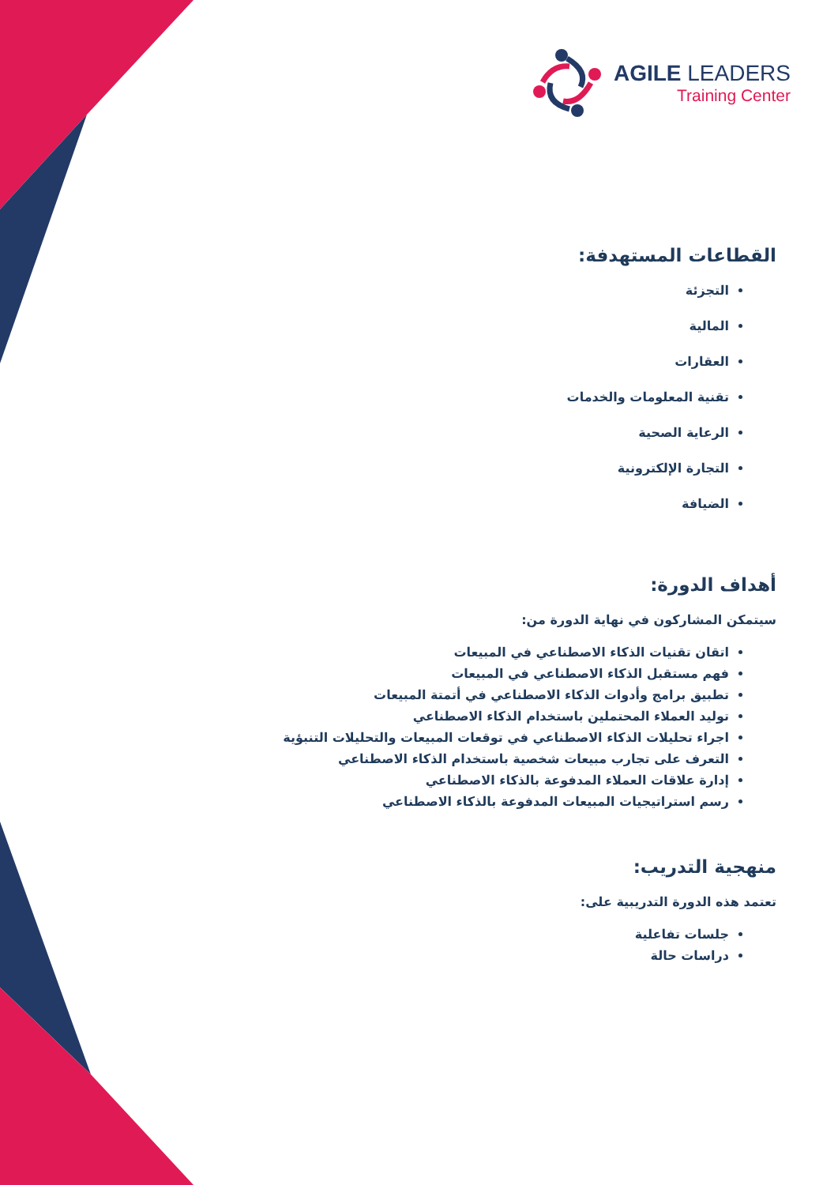AGILE LEADERS
Training Center
القطاعات المستهدفة:
التجزئة
المالية
العقارات
تقنية المعلومات والخدمات
الرعاية الصحية
التجارة الإلكترونية
الضيافة
أهداف الدورة:
سيتمكن المشاركون في نهاية الدورة من:
اتقان تقنيات الذكاء الاصطناعي في المبيعات
فهم مستقبل الذكاء الاصطناعي في المبيعات
تطبيق برامج وأدوات الذكاء الاصطناعي في أتمتة المبيعات
توليد العملاء المحتملين باستخدام الذكاء الاصطناعي
اجراء تحليلات الذكاء الاصطناعي في توقعات المبيعات والتحليلات التنبؤية
التعرف على تجارب مبيعات شخصية باستخدام الذكاء الاصطناعي
إدارة علاقات العملاء المدفوعة بالذكاء الاصطناعي
رسم استراتيجيات المبيعات المدفوعة بالذكاء الاصطناعي
منهجية التدريب:
تعتمد هذه الدورة التدريبية على:
جلسات تفاعلية
دراسات حالة